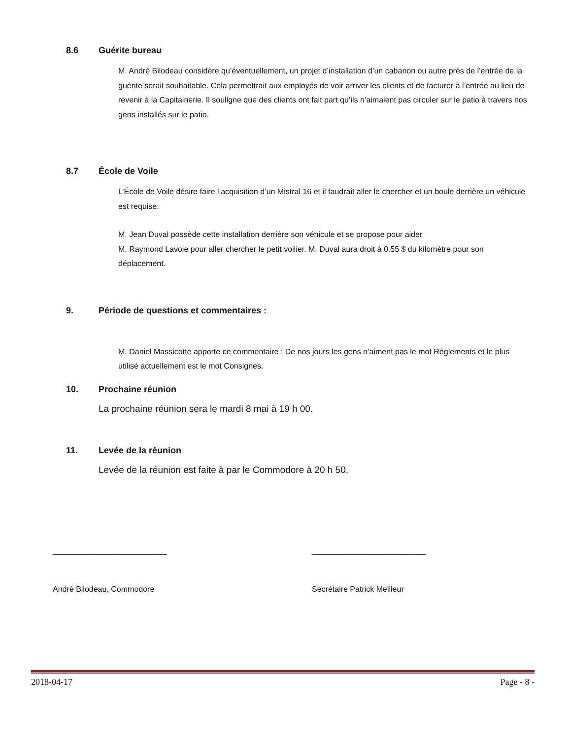8.6 Guérite bureau
M. André Bilodeau considère qu’éventuellement, un projet d’installation d’un cabanon ou autre près de l’entrée de la guérite serait souhaitable. Cela permettrait aux employés de voir arriver les clients et de facturer à l’entrée au lieu de revenir à la Capitainerie. Il souligne que des clients ont fait part qu’ils n’aimaient pas circuler sur le patio à travers nos gens installés sur le patio.
8.7 École de Voile
L’École de Voile désire faire l’acquisition d’un Mistral 16 et il faudrait aller le chercher et un boule derrière un véhicule est requise.
M. Jean Duval possède cette installation derrière son véhicule et se propose pour aider
M. Raymond Lavoie pour aller chercher le petit voilier. M. Duval aura droit à 0.55 $ du kilomètre pour son déplacement.
9. Période de questions et commentaires :
M. Daniel Massicotte apporte ce commentaire : De nos jours les gens n’aiment pas le mot Règlements et le plus utilisé actuellement est le mot Consignes.
10. Prochaine réunion
La prochaine réunion sera le mardi 8 mai à 19 h 00.
11. Levée de la réunion
Levée de la réunion est faite à par le Commodore à 20 h 50.
__________________________ __________________________
André Bilodeau, Commodore Secrétaire Patrick Meilleur
2018-04-17 Page - 8 -